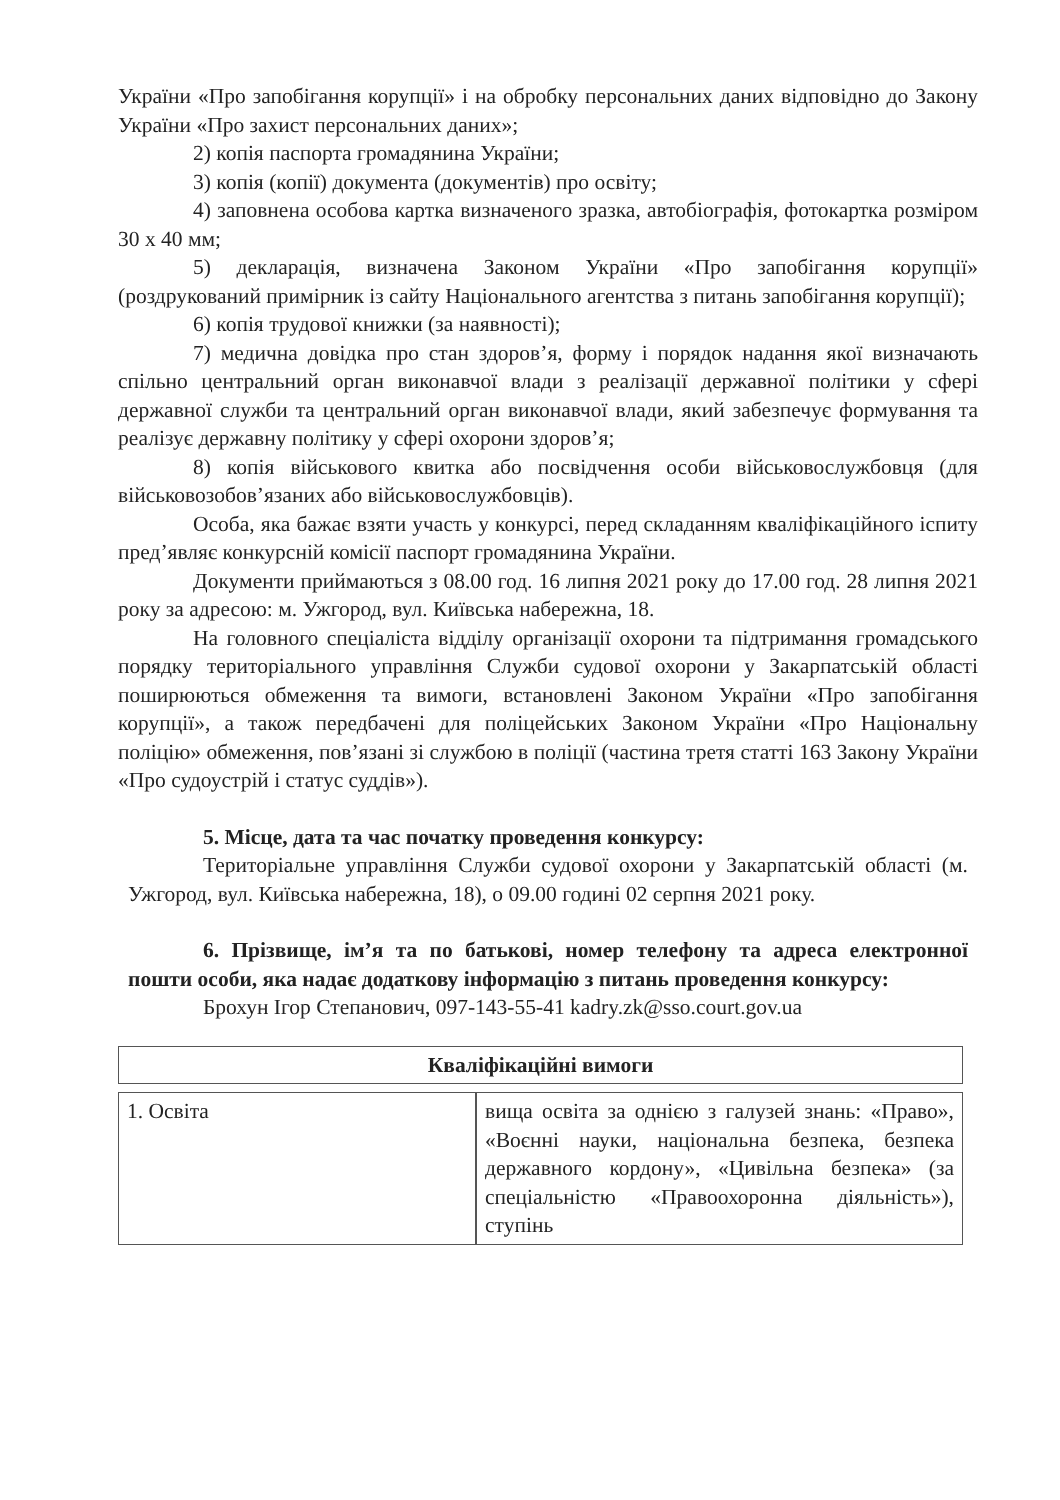України «Про запобігання корупції» і на обробку персональних даних відповідно до Закону України «Про захист персональних даних»;
2) копія паспорта громадянина України;
3) копія (копії) документа (документів) про освіту;
4) заповнена особова картка визначеного зразка, автобіографія, фотокартка розміром 30 х 40 мм;
5) декларація, визначена Законом України «Про запобігання корупції» (роздрукований примірник із сайту Національного агентства з питань запобігання корупції);
6) копія трудової книжки (за наявності);
7) медична довідка про стан здоров’я, форму і порядок надання якої визначають спільно центральний орган виконавчої влади з реалізації державної політики у сфері державної служби та центральний орган виконавчої влади, який забезпечує формування та реалізує державну політику у сфері охорони здоров’я;
8) копія військового квитка або посвідчення особи військовослужбовця (для військовозобов’язаних або військовослужбовців).
Особа, яка бажає взяти участь у конкурсі, перед складанням кваліфікаційного іспиту пред’являє конкурсній комісії паспорт громадянина України.
Документи приймаються з 08.00 год. 16 липня 2021 року до 17.00 год. 28 липня 2021 року за адресою: м. Ужгород, вул. Київська набережна, 18.
На головного спеціаліста відділу організації охорони та підтримання громадського порядку територіального управління Служби судової охорони у Закарпатській області поширюються обмеження та вимоги, встановлені Законом України «Про запобігання корупції», а також передбачені для поліцейських Законом України «Про Національну поліцію» обмеження, пов’язані зі службою в поліції (частина третя статті 163 Закону України «Про судоустрій і статус суддів»).
5. Місце, дата та час початку проведення конкурсу:
Територіальне управління Служби судової охорони у Закарпатській області (м. Ужгород, вул. Київська набережна, 18), о 09.00 годині 02 серпня 2021 року.
6. Прізвище, ім’я та по батькові, номер телефону та адреса електронної пошти особи, яка надає додаткову інформацію з питань проведення конкурсу:
Брохун Ігор Степанович, 097-143-55-41 kadry.zk@sso.court.gov.ua
| Кваліфікаційні вимоги | |
| --- | --- |
| 1. Освіта | вища освіта за однією з галузей знань: «Право», «Воєнні науки, національна безпека, безпека державного кордону», «Цивільна безпека» (за спеціальністю «Правоохоронна діяльність»), ступінь |